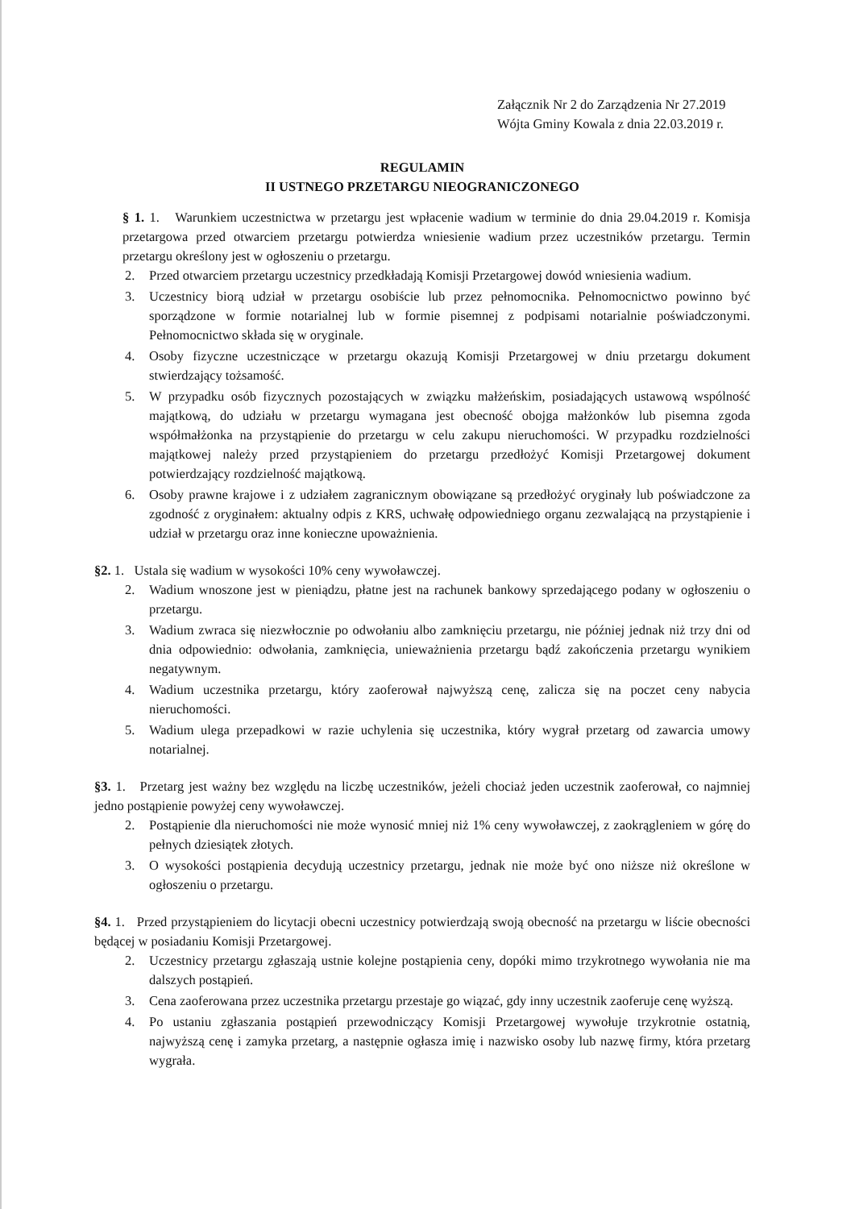Załącznik Nr 2 do Zarządzenia Nr 27.2019
Wójta Gminy Kowala z dnia 22.03.2019 r.
REGULAMIN
II USTNEGO PRZETARGU NIEOGRANICZONEGO
§ 1. 1. Warunkiem uczestnictwa w przetargu jest wpłacenie wadium w terminie do dnia 29.04.2019 r. Komisja przetargowa przed otwarciem przetargu potwierdza wniesienie wadium przez uczestników przetargu. Termin przetargu określony jest w ogłoszeniu o przetargu.
2. Przed otwarciem przetargu uczestnicy przedkładają Komisji Przetargowej dowód wniesienia wadium.
3. Uczestnicy biorą udział w przetargu osobiście lub przez pełnomocnika. Pełnomocnictwo powinno być sporządzone w formie notarialnej lub w formie pisemnej z podpisami notarialnie poświadczonymi. Pełnomocnictwo składa się w oryginale.
4. Osoby fizyczne uczestniczące w przetargu okazują Komisji Przetargowej w dniu przetargu dokument stwierdzający tożsamość.
5. W przypadku osób fizycznych pozostających w związku małżeńskim, posiadających ustawową wspólność majątkową, do udziału w przetargu wymagana jest obecność obojga małżonków lub pisemna zgoda współmałżonka na przystąpienie do przetargu w celu zakupu nieruchomości. W przypadku rozdzielności majątkowej należy przed przystąpieniem do przetargu przedłożyć Komisji Przetargowej dokument potwierdzający rozdzielność majątkową.
6. Osoby prawne krajowe i z udziałem zagranicznym obowiązane są przedłożyć oryginały lub poświadczone za zgodność z oryginałem: aktualny odpis z KRS, uchwałę odpowiedniego organu zezwalającą na przystąpienie i udział w przetargu oraz inne konieczne upoważnienia.
§2. 1. Ustala się wadium w wysokości 10% ceny wywoławczej.
2. Wadium wnoszone jest w pieniądzu, płatne jest na rachunek bankowy sprzedającego podany w ogłoszeniu o przetargu.
3. Wadium zwraca się niezwłocznie po odwołaniu albo zamknięciu przetargu, nie później jednak niż trzy dni od dnia odpowiednio: odwołania, zamknięcia, unieważnienia przetargu bądź zakończenia przetargu wynikiem negatywnym.
4. Wadium uczestnika przetargu, który zaoferował najwyższą cenę, zalicza się na poczet ceny nabycia nieruchomości.
5. Wadium ulega przepadkowi w razie uchylenia się uczestnika, który wygrał przetarg od zawarcia umowy notarialnej.
§3. 1. Przetarg jest ważny bez względu na liczbę uczestników, jeżeli chociaż jeden uczestnik zaoferował, co najmniej jedno postąpienie powyżej ceny wywoławczej.
2. Postąpienie dla nieruchomości nie może wynosić mniej niż 1% ceny wywoławczej, z zaokrągleniem w górę do pełnych dziesiątek złotych.
3. O wysokości postąpienia decydują uczestnicy przetargu, jednak nie może być ono niższe niż określone w ogłoszeniu o przetargu.
§4. 1. Przed przystąpieniem do licytacji obecni uczestnicy potwierdzają swoją obecność na przetargu w liście obecności będącej w posiadaniu Komisji Przetargowej.
2. Uczestnicy przetargu zgłaszają ustnie kolejne postąpienia ceny, dopóki mimo trzykrotnego wywołania nie ma dalszych postąpień.
3. Cena zaoferowana przez uczestnika przetargu przestaje go wiązać, gdy inny uczestnik zaoferuje cenę wyższą.
4. Po ustaniu zgłaszania postąpień przewodniczący Komisji Przetargowej wywołuje trzykrotnie ostatnią, najwyższą cenę i zamyka przetarg, a następnie ogłasza imię i nazwisko osoby lub nazwę firmy, która przetarg wygrała.